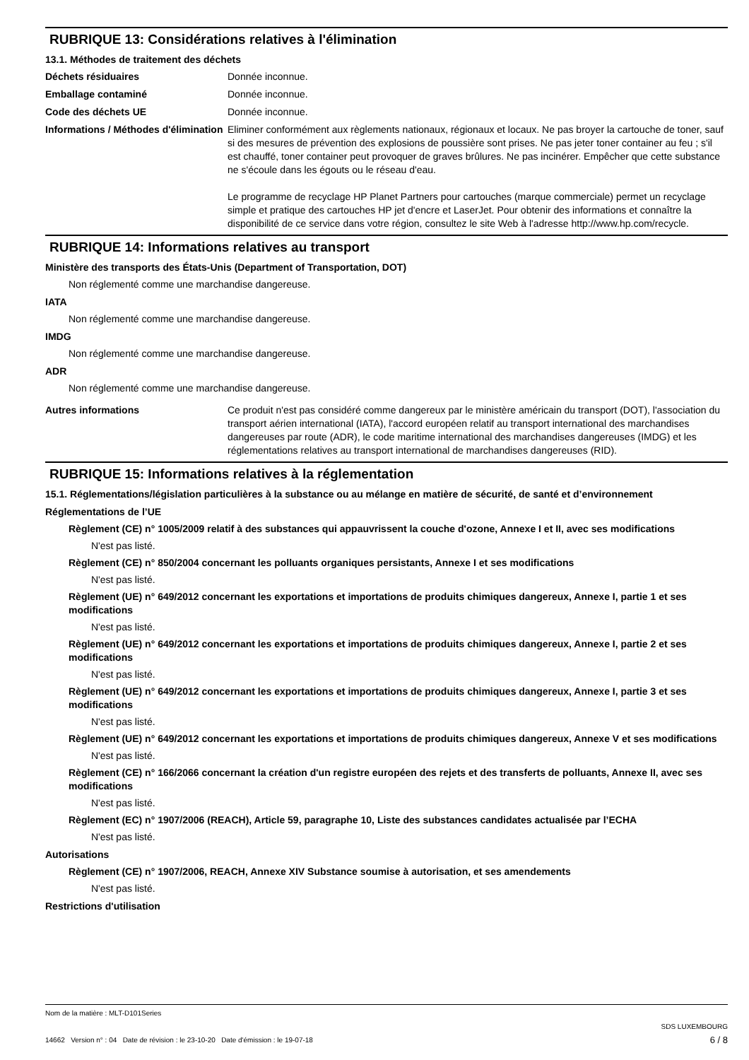RUBRIQUE 13: Considérations relatives à l'élimination
13.1. Méthodes de traitement des déchets
Déchets résiduaires Donnée inconnue.
Emballage contaminé Donnée inconnue.
Code des déchets UE Donnée inconnue.
Informations / Méthodes d'élimination
Eliminer conformément aux règlements nationaux, régionaux et locaux. Ne pas broyer la cartouche de toner, sauf si des mesures de prévention des explosions de poussière sont prises. Ne pas jeter toner container au feu ; s'il est chauffé, toner container peut provoquer de graves brûlures. Ne pas incinérer. Empêcher que cette substance ne s'écoule dans les égouts ou le réseau d'eau.
Le programme de recyclage HP Planet Partners pour cartouches (marque commerciale) permet un recyclage simple et pratique des cartouches HP jet d'encre et LaserJet. Pour obtenir des informations et connaître la disponibilité de ce service dans votre région, consultez le site Web à l'adresse http://www.hp.com/recycle.
RUBRIQUE 14: Informations relatives au transport
Ministère des transports des États-Unis (Department of Transportation, DOT)
Non réglementé comme une marchandise dangereuse.
IATA
Non réglementé comme une marchandise dangereuse.
IMDG
Non réglementé comme une marchandise dangereuse.
ADR
Non réglementé comme une marchandise dangereuse.
Autres informations Ce produit n'est pas considéré comme dangereux par le ministère américain du transport (DOT), l'association du transport aérien international (IATA), l'accord européen relatif au transport international des marchandises dangereuses par route (ADR), le code maritime international des marchandises dangereuses (IMDG) et les réglementations relatives au transport international de marchandises dangereuses (RID).
RUBRIQUE 15: Informations relatives à la réglementation
15.1. Réglementations/législation particulières à la substance ou au mélange en matière de sécurité, de santé et d’environnement
Réglementations de l’UE
Règlement (CE) n° 1005/2009 relatif à des substances qui appauvrissent la couche d'ozone, Annexe I et II, avec ses modifications
N'est pas listé.
Règlement (CE) n° 850/2004 concernant les polluants organiques persistants, Annexe I et ses modifications
N'est pas listé.
Règlement (UE) n° 649/2012 concernant les exportations et importations de produits chimiques dangereux, Annexe I, partie 1 et ses modifications
N'est pas listé.
Règlement (UE) n° 649/2012 concernant les exportations et importations de produits chimiques dangereux, Annexe I, partie 2 et ses modifications
N'est pas listé.
Règlement (UE) n° 649/2012 concernant les exportations et importations de produits chimiques dangereux, Annexe I, partie 3 et ses modifications
N'est pas listé.
Règlement (UE) n° 649/2012 concernant les exportations et importations de produits chimiques dangereux, Annexe V et ses modifications
N'est pas listé.
Règlement (CE) n° 166/2066 concernant la création d'un registre européen des rejets et des transferts de polluants, Annexe II, avec ses modifications
N'est pas listé.
Règlement (EC) n° 1907/2006 (REACH), Article 59, paragraphe 10, Liste des substances candidates actualisée par l’ECHA
N'est pas listé.
Autorisations
Règlement (CE) n° 1907/2006, REACH, Annexe XIV Substance soumise à autorisation, et ses amendements
N'est pas listé.
Restrictions d'utilisation
Nom de la matière : MLT-D101Series
14662 Version n° : 04 Date de révision : le 23-10-20 Date d'émission : le 19-07-18
SDS LUXEMBOURG
6 / 8